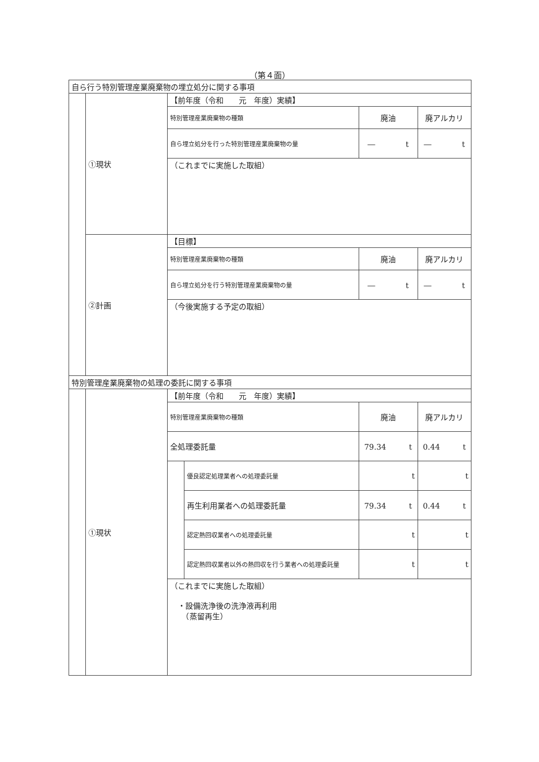（第４面）
| 自ら行う特別管理産業廃棄物の埋立処分に関する事項 | | | | | |
| | ①現状 | 【前年度（令和 元 年度）実績】 | | | |
| | | 特別管理産業廃棄物の種類 | | 廃油 | 廃アルカリ |
| | | 自ら埋立処分を行った特別管理産業廃棄物の量 | | ― t | ― t |
| | | （これまでに実施した取組） | | | |
| | ②計画 | 【目標】 | | | |
| | | 特別管理産業廃棄物の種類 | | 廃油 | 廃アルカリ |
| | | 自ら埋立処分を行う特別管理産業廃棄物の量 | | ― t | ― t |
| | | （今後実施する予定の取組） | | | |
| 特別管理産業廃棄物の処理の委託に関する事項 | | | | | |
| | ①現状 | 【前年度（令和 元 年度）実績】 | | | |
| | | 特別管理産業廃棄物の種類 | | 廃油 | 廃アルカリ |
| | | 全処理委託量 | | 79.34 t | 0.44 t |
| | | | 優良認定処理業者への処理委託量 | t | t |
| | | | 再生利用業者への処理委託量 | 79.34 t | 0.44 t |
| | | | 認定熱回収業者への処理委託量 | t | t |
| | | | 認定熱回収業者以外の熱回収を行う業者への処理委託量 | t | t |
| | | （これまでに実施した取組） ・設備洗浄後の洗浄液再利用 （蒸留再生） | | | |